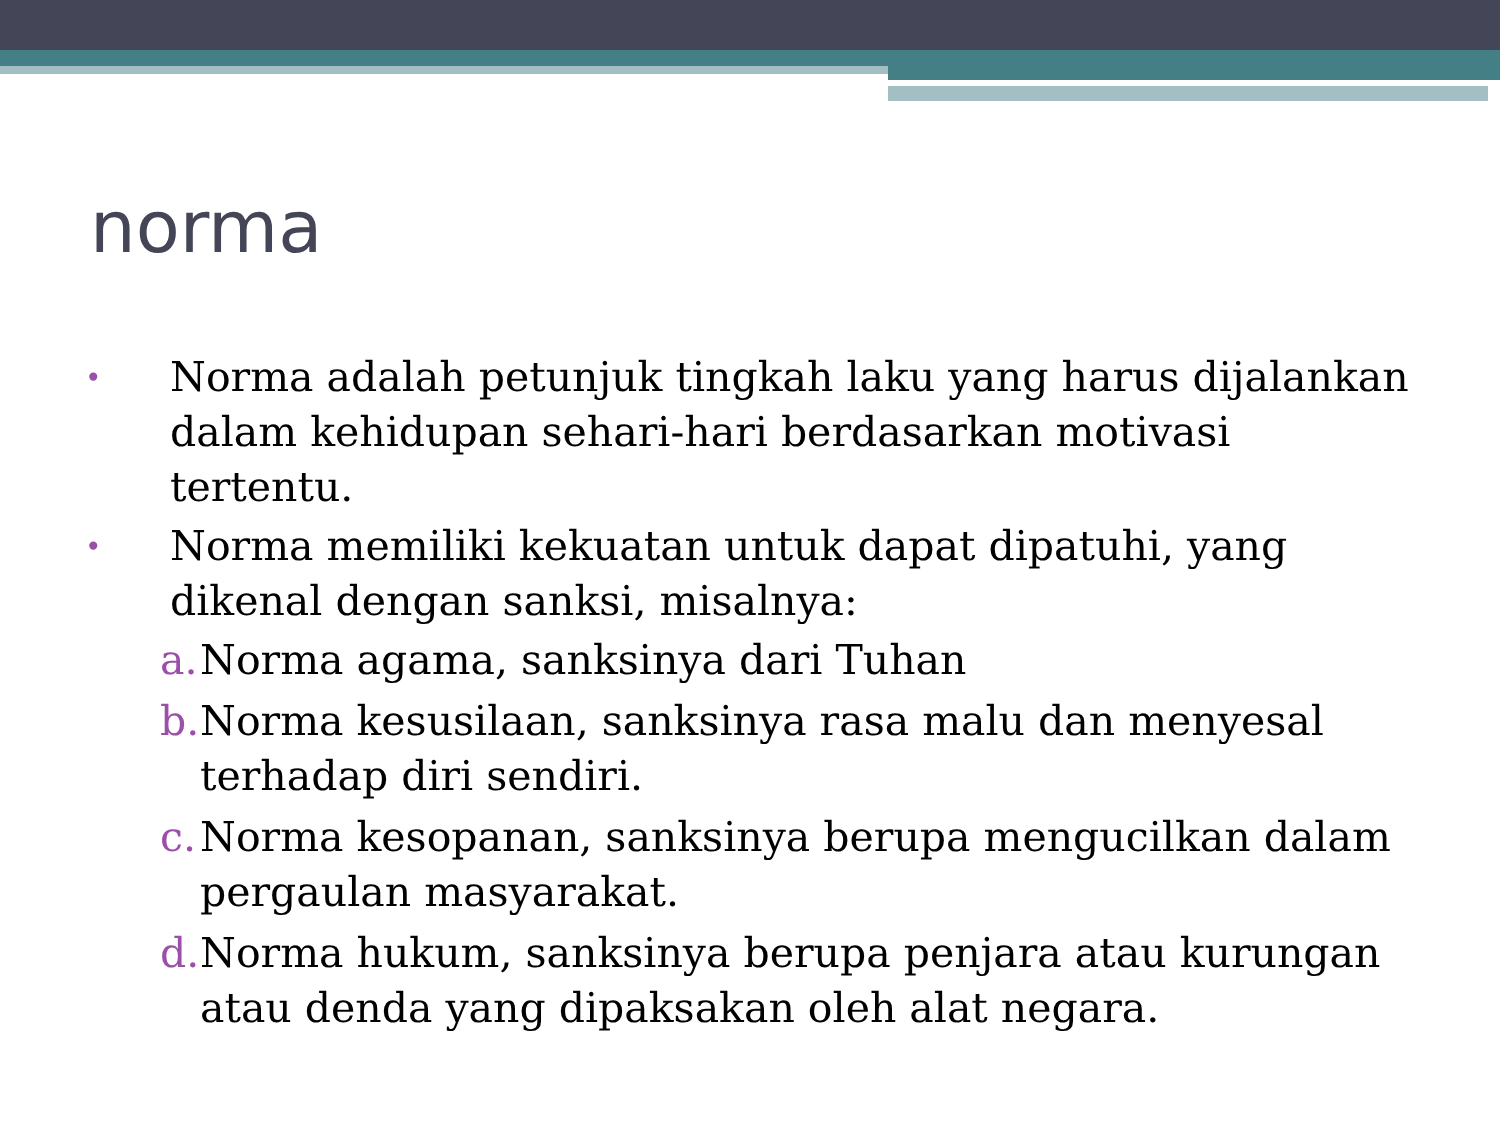norma
• Norma adalah petunjuk tingkah laku yang harus dijalankan dalam kehidupan sehari-hari berdasarkan motivasi tertentu.
• Norma memiliki kekuatan untuk dapat dipatuhi, yang dikenal dengan sanksi, misalnya:
a. Norma agama, sanksinya dari Tuhan
b. Norma kesusilaan, sanksinya rasa malu dan menyesal terhadap diri sendiri.
c. Norma kesopanan, sanksinya berupa mengucilkan dalam pergaulan masyarakat.
d. Norma hukum, sanksinya berupa penjara atau kurungan atau denda yang dipaksakan oleh alat negara.